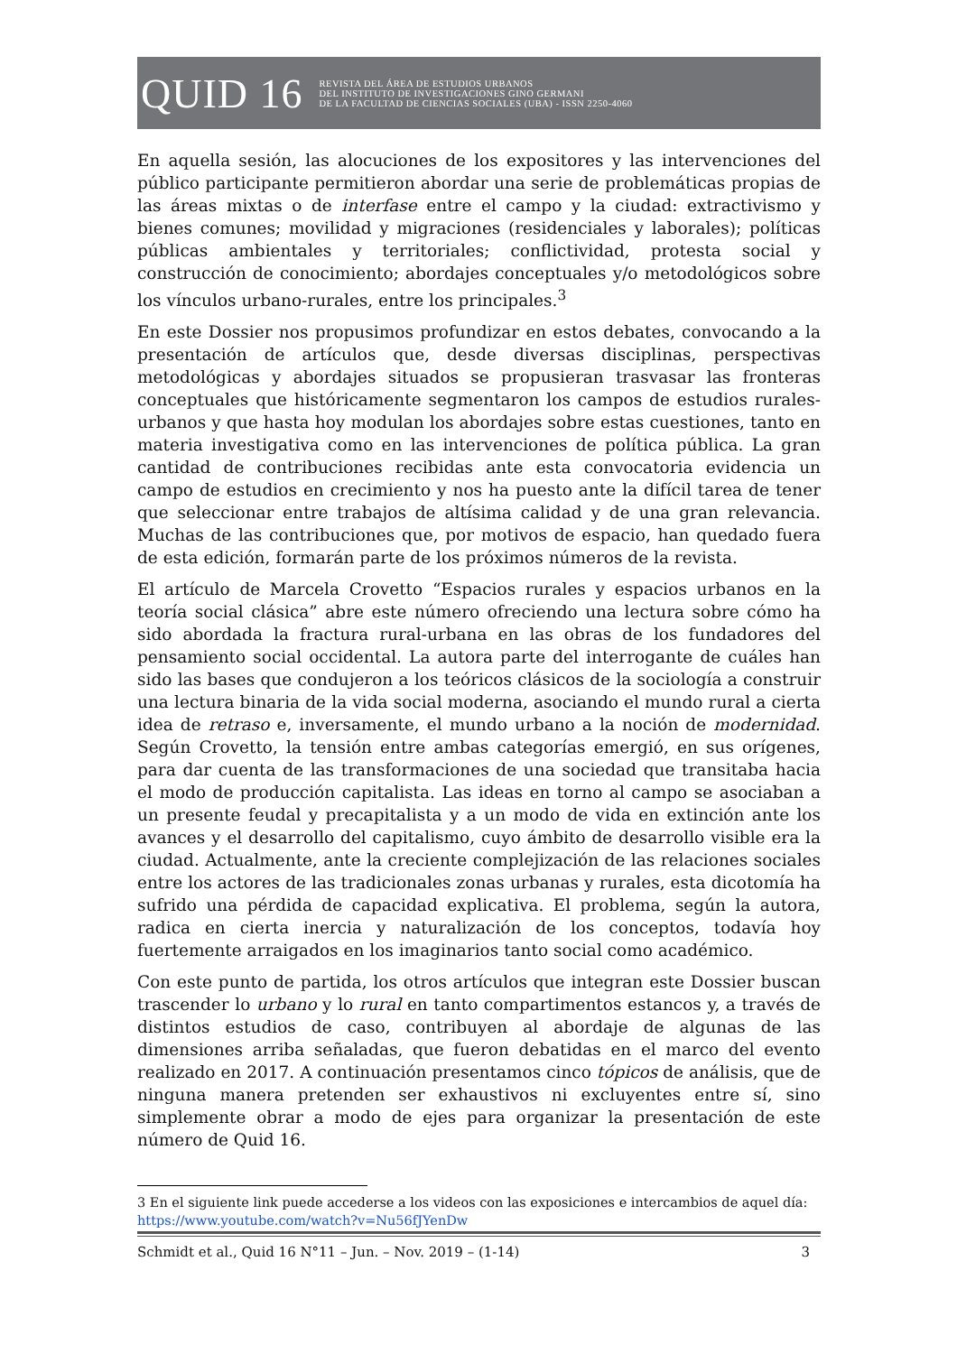QUID 16
REVISTA DEL ÁREA DE ESTUDIOS URBANOS
DEL INSTITUTO DE INVESTIGACIONES GINO GERMANI
DE LA FACULTAD DE CIENCIAS SOCIALES (UBA) - ISSN 2250-4060
En aquella sesión, las alocuciones de los expositores y las intervenciones del público participante permitieron abordar una serie de problemáticas propias de las áreas mixtas o de interfase entre el campo y la ciudad: extractivismo y bienes comunes; movilidad y migraciones (residenciales y laborales); políticas públicas ambientales y territoriales; conflictividad, protesta social y construcción de conocimiento; abordajes conceptuales y/o metodológicos sobre los vínculos urbano-rurales, entre los principales.<sup>3</sup>
En este Dossier nos propusimos profundizar en estos debates, convocando a la presentación de artículos que, desde diversas disciplinas, perspectivas metodológicas y abordajes situados se propusieran trasvasar las fronteras conceptuales que históricamente segmentaron los campos de estudios rurales-urbanos y que hasta hoy modulan los abordajes sobre estas cuestiones, tanto en materia investigativa como en las intervenciones de política pública. La gran cantidad de contribuciones recibidas ante esta convocatoria evidencia un campo de estudios en crecimiento y nos ha puesto ante la difícil tarea de tener que seleccionar entre trabajos de altísima calidad y de una gran relevancia. Muchas de las contribuciones que, por motivos de espacio, han quedado fuera de esta edición, formarán parte de los próximos números de la revista.
El artículo de Marcela Crovetto “Espacios rurales y espacios urbanos en la teoría social clásica” abre este número ofreciendo una lectura sobre cómo ha sido abordada la fractura rural-urbana en las obras de los fundadores del pensamiento social occidental. La autora parte del interrogante de cuáles han sido las bases que condujeron a los teóricos clásicos de la sociología a construir una lectura binaria de la vida social moderna, asociando el mundo rural a cierta idea de retraso e, inversamente, el mundo urbano a la noción de modernidad. Según Crovetto, la tensión entre ambas categorías emergió, en sus orígenes, para dar cuenta de las transformaciones de una sociedad que transitaba hacia el modo de producción capitalista. Las ideas en torno al campo se asociaban a un presente feudal y precapitalista y a un modo de vida en extinción ante los avances y el desarrollo del capitalismo, cuyo ámbito de desarrollo visible era la ciudad. Actualmente, ante la creciente complejización de las relaciones sociales entre los actores de las tradicionales zonas urbanas y rurales, esta dicotomía ha sufrido una pérdida de capacidad explicativa. El problema, según la autora, radica en cierta inercia y naturalización de los conceptos, todavía hoy fuertemente arraigados en los imaginarios tanto social como académico.
Con este punto de partida, los otros artículos que integran este Dossier buscan trascender lo urbano y lo rural en tanto compartimentos estancos y, a través de distintos estudios de caso, contribuyen al abordaje de algunas de las dimensiones arriba señaladas, que fueron debatidas en el marco del evento realizado en 2017. A continuación presentamos cinco tópicos de análisis, que de ninguna manera pretenden ser exhaustivos ni excluyentes entre sí, sino simplemente obrar a modo de ejes para organizar la presentación de este número de Quid 16.
3 En el siguiente link puede accederse a los videos con las exposiciones e intercambios de aquel día: https://www.youtube.com/watch?v=Nu56fJYenDw
Schmidt et al., Quid 16 N°11 – Jun. – Nov. 2019 – (1-14) 3